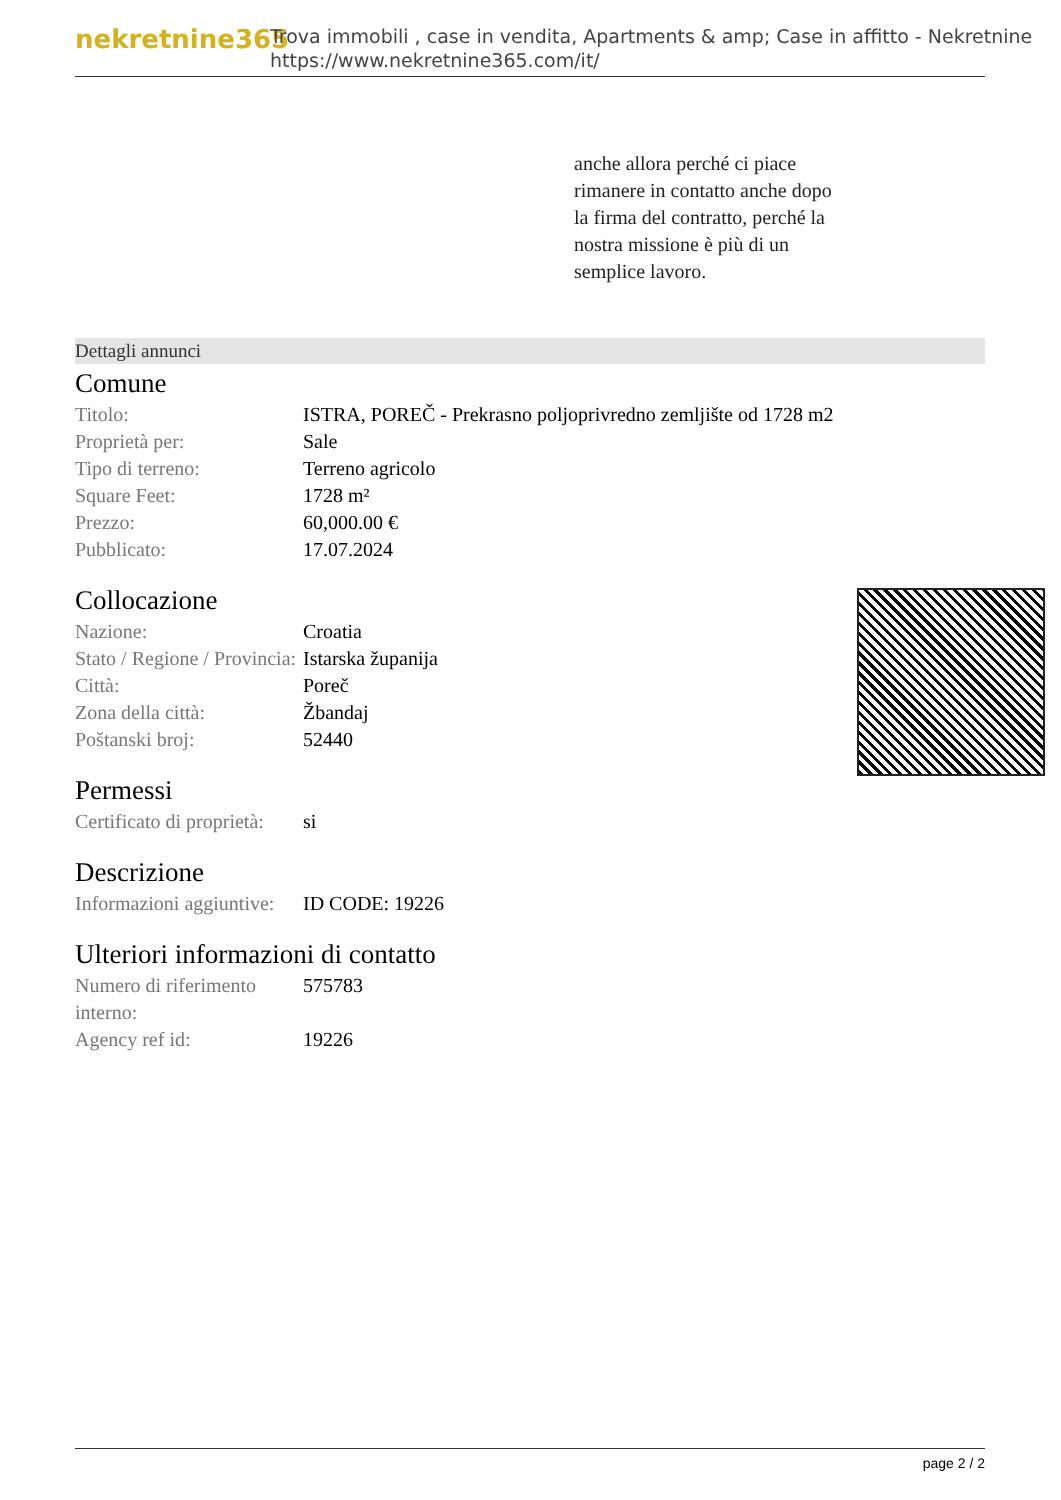nekretnine365
Trova immobili , case in vendita, Apartments & amp; Case in affitto - Nekretnine
https://www.nekretnine365.com/it/
anche allora perché ci piace
rimanere in contatto anche dopo
la firma del contratto, perché la
nostra missione è più di un
semplice lavoro.
Dettagli annunci
Comune
| Titolo: | ISTRA, POREČ - Prekrasno poljoprivredno zemljište od 1728 m2 |
| Proprietà per: | Sale |
| Tipo di terreno: | Terreno agricolo |
| Square Feet: | 1728 m² |
| Prezzo: | 60,000.00 € |
| Pubblicato: | 17.07.2024 |
Collocazione
| Nazione: | Croatia |
| Stato / Regione / Provincia: | Istarska županija |
| Città: | Poreč |
| Zona della città: | Žbandaj |
| Poštanski broj: | 52440 |
Permessi
| Certificato di proprietà: | si |
Descrizione
| Informazioni aggiuntive: | ID CODE: 19226 |
Ulteriori informazioni di contatto
| Numero di riferimento interno: | 575783 |
| Agency ref id: | 19226 |
page 2 / 2